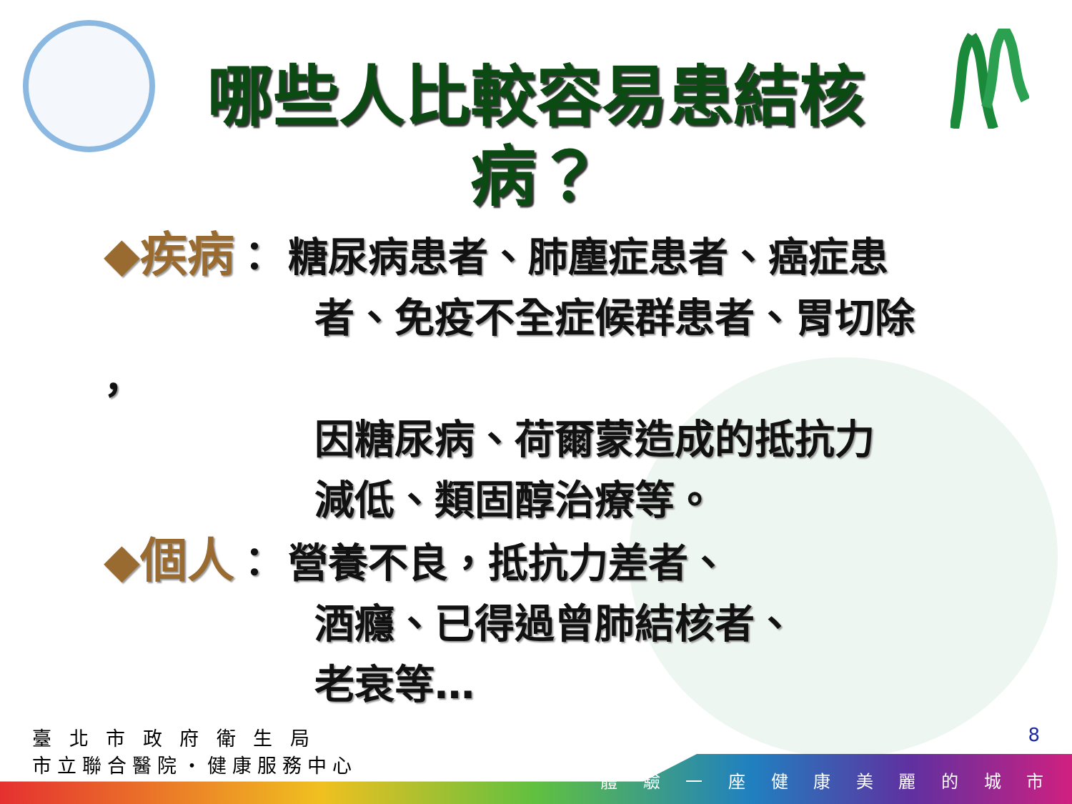哪些人比較容易患結核病？
◆疾病： 糖尿病患者、肺塵症患者、癌症患
者、免疫不全症候群患者、胃切除
，
因糖尿病、荷爾蒙造成的抵抗力
減低、類固醇治療等。
◆個人： 營養不良，抵抗力差者、
酒癮、已得過曾肺結核者、
老衰等…
臺 北 市 政 府 衛 生 局
市立聯合醫院‧健康服務中心
8
體 驗 一 座 健 康 美 麗 的 城 市